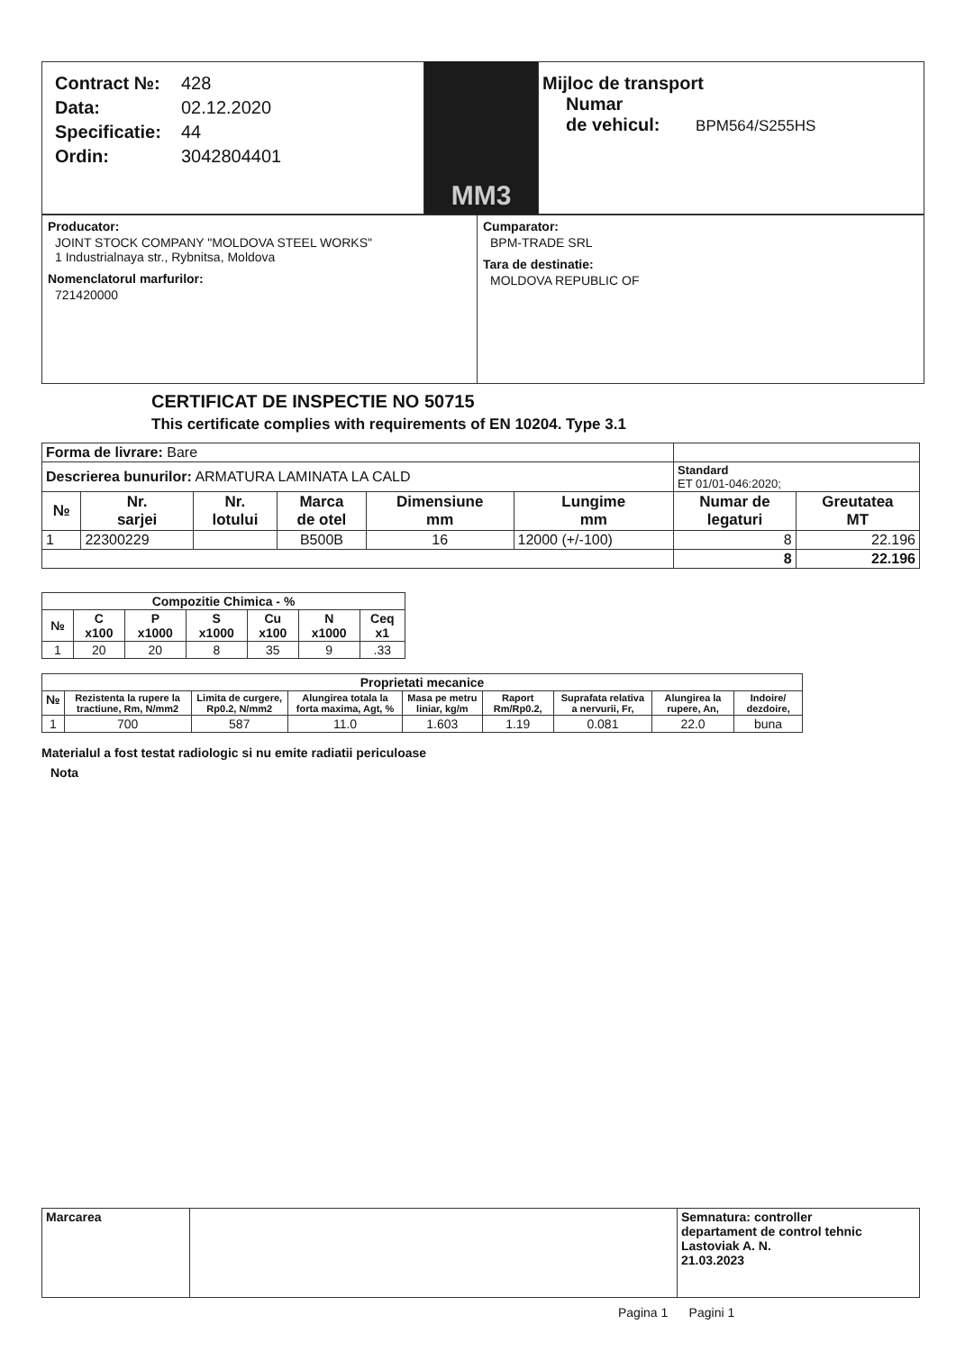Contract №: 428
Data: 02.12.2020
Specificatie: 44
Ordin: 3042804401
MM3
Mijloc de transport
Numar
de vehicul: BPM564/S255HS
Producator:
JOINT STOCK COMPANY "MOLDOVA STEEL WORKS"
1 Industrialnaya str., Rybnitsa, Moldova
Nomenclatorul marfurilor:
721420000
Cumparator:
BPM-TRADE SRL
Tara de destinatie:
MOLDOVA REPUBLIC OF
CERTIFICAT DE INSPECTIE NO 50715
This certificate complies with requirements of EN 10204. Type 3.1
| Forma de livrare: Bare | | | | | | | |
| Descrierea bunurilor: ARMATURA LAMINATA LA CALD | | | | | | Standard ET 01/01-046:2020; | |
| № | Nr. sarjei | Nr. lotului | Marca de otel | Dimensiune mm | Lungime mm | Numar de legaturi | Greutatea MT |
| 1 | 22300229 | | B500B | 16 | 12000 (+/-100) | 8 | 22.196 |
| | | | | | | 8 | 22.196 |
| Compozitie Chimica - % | | | | | | |
| --- | --- | --- | --- | --- | --- | --- |
| № | C x100 | P x1000 | S x1000 | Cu x100 | N x1000 | Ceq x1 |
| 1 | 20 | 20 | 8 | 35 | 9 | .33 |
| Proprietati mecanice | | | | | | | | |
| --- | --- | --- | --- | --- | --- | --- | --- | --- |
| № | Rezistenta la rupere la tractiune, Rm, N/mm2 | Limita de curgere, Rp0.2, N/mm2 | Alungirea totala la forta maxima, Agt, % | Masa pe metru liniar, kg/m | Raport Rm/Rp0.2, | Suprafata relativa a nervurii, Fr, | Alungirea la rupere, An, | Indoire/ dezdoire, |
| 1 | 700 | 587 | 11.0 | 1.603 | 1.19 | 0.081 | 22.0 | buna |
Materialul a fost testat radiologic si nu emite radiatii periculoase
Nota
| Marcarea | | Semnatura: controller departament de control tehnic Lastoviak A. N. 21.03.2023 |
Pagina 1 Pagini 1